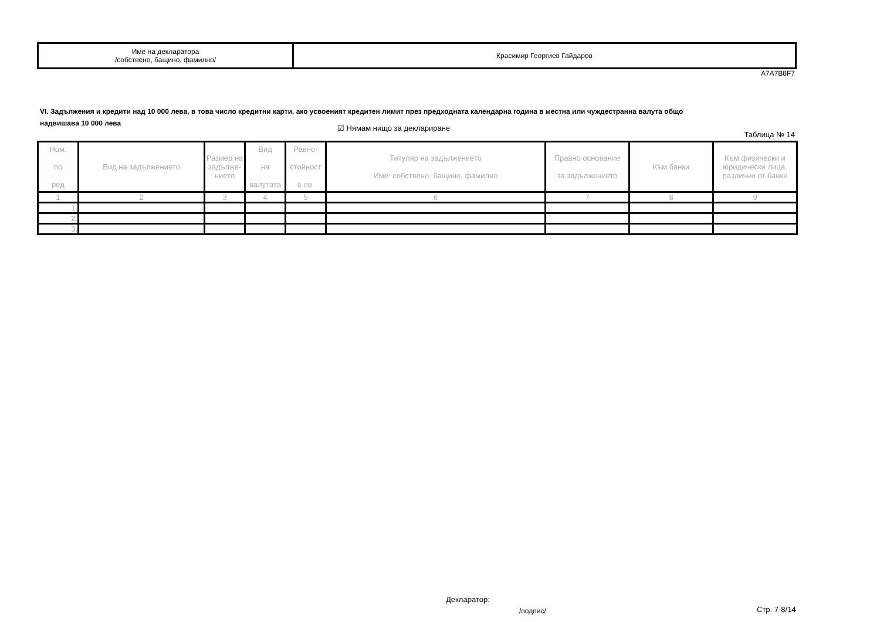| Име на декларатора /собствено, бащино, фамилно/ | Красимир Георгиев Гайдаров |
A7A7B8F7
VI. Задължения и кредити над 10 000 лева, в това число кредитни карти, ако усвоеният кредитен лимит през предходната календарна година в местна или чуждестранна валута общо надвишава 10 000 лева
☑ Нямам нищо за деклариране
Таблица № 14
| Ном. по ред | Вид на задължението | Размер на задълже-нието | Вид на валутата | Равно- стойност в лв. | Титуляр на задължението Име: собствено, бащино, фамилно | Правно основание за задължението | Към банки | Към физически и юридически лица, различни от банки |
| 1 | 2 | 3 | 4 | 5 | 6 | 7 | 8 | 9 |
| 1. | | | | | | | | |
| 2. | | | | | | | | |
| 3. | | | | | | | | |
Декларатор:
/подпис/ Стр. 7-8/14